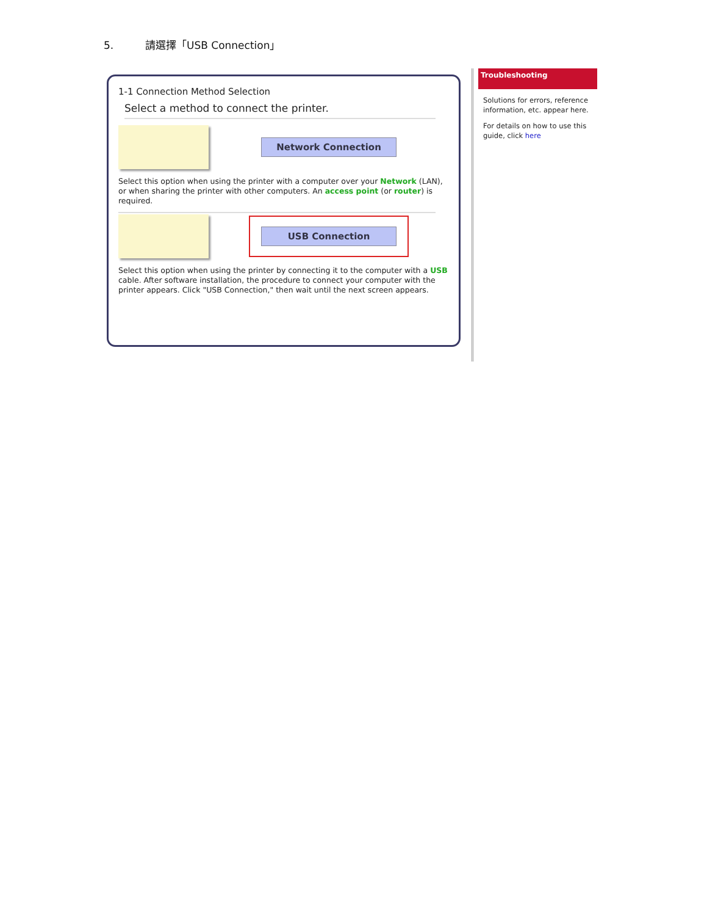5. 請選擇「USB Connection」
1-1 Connection Method Selection
Select a method to connect the printer.
Network Connection
Select this option when using the printer with a computer over your Network (LAN), or when sharing the printer with other computers. An access point (or router) is required.
USB Connection
Select this option when using the printer by connecting it to the computer with a USB cable. After software installation, the procedure to connect your computer with the printer appears. Click "USB Connection," then wait until the next screen appears.
Troubleshooting
Solutions for errors, reference information, etc. appear here.
For details on how to use this guide, click here